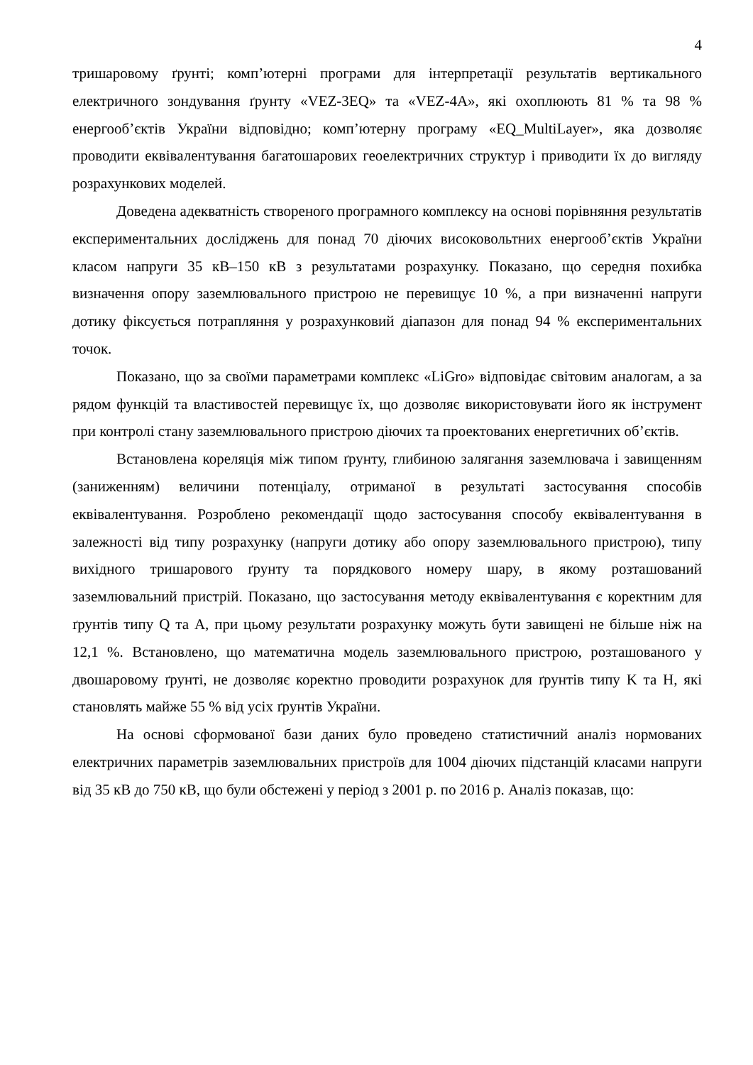4
тришаровому ґрунті; комп’ютерні програми для інтерпретації результатів вертикального електричного зондування ґрунту «VEZ-3EQ» та «VEZ-4A», які охоплюють 81 % та 98 % енергооб’єктів України відповідно; комп’ютерну програму «EQ_MultiLayer», яка дозволяє проводити еквівалентування багатошарових геоелектричних структур і приводити їх до вигляду розрахункових моделей.
Доведена адекватність створеного програмного комплексу на основі порівняння результатів експериментальних досліджень для понад 70 діючих високовольтних енергооб’єктів України класом напруги 35 кВ–150 кВ з результатами розрахунку. Показано, що середня похибка визначення опору заземлювального пристрою не перевищує 10 %, а при визначенні напруги дотику фіксується потрапляння у розрахунковий діапазон для понад 94 % експериментальних точок.
Показано, що за своїми параметрами комплекс «LiGro» відповідає світовим аналогам, а за рядом функцій та властивостей перевищує їх, що дозволяє використовувати його як інструмент при контролі стану заземлювального пристрою діючих та проектованих енергетичних об’єктів.
Встановлена кореляція між типом ґрунту, глибиною залягання заземлювача і завищенням (заниженням) величини потенціалу, отриманої в результаті застосування способів еквівалентування. Розроблено рекомендації щодо застосування способу еквівалентування в залежності від типу розрахунку (напруги дотику або опору заземлювального пристрою), типу вихідного тришарового ґрунту та порядкового номеру шару, в якому розташований заземлювальний пристрій. Показано, що застосування методу еквівалентування є коректним для ґрунтів типу Q та A, при цьому результати розрахунку можуть бути завищені не більше ніж на 12,1 %. Встановлено, що математична модель заземлювального пристрою, розташованого у двошаровому ґрунті, не дозволяє коректно проводити розрахунок для ґрунтів типу K та H, які становлять майже 55 % від усіх ґрунтів України.
На основі сформованої бази даних було проведено статистичний аналіз нормованих електричних параметрів заземлювальних пристроїв для 1004 діючих підстанцій класами напруги від 35 кВ до 750 кВ, що були обстежені у період з 2001 р. по 2016 р. Аналіз показав, що: